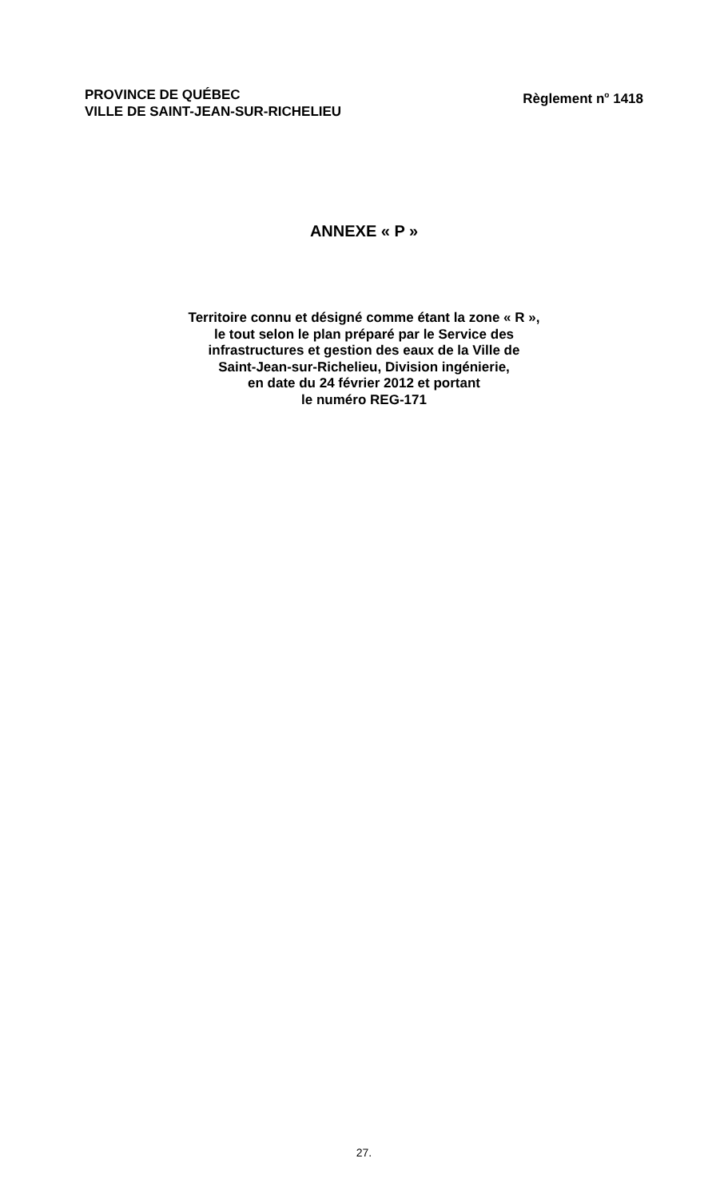PROVINCE DE QUÉBEC
VILLE DE SAINT-JEAN-SUR-RICHELIEU
Règlement n<sup>o</sup> 1418
ANNEXE « P »
Territoire connu et désigné comme étant la zone « R »,
le tout selon le plan préparé par le Service des
infrastructures et gestion des eaux de la Ville de
Saint-Jean-sur-Richelieu, Division ingénierie,
en date du 24 février 2012 et portant
le numéro REG-171
27.